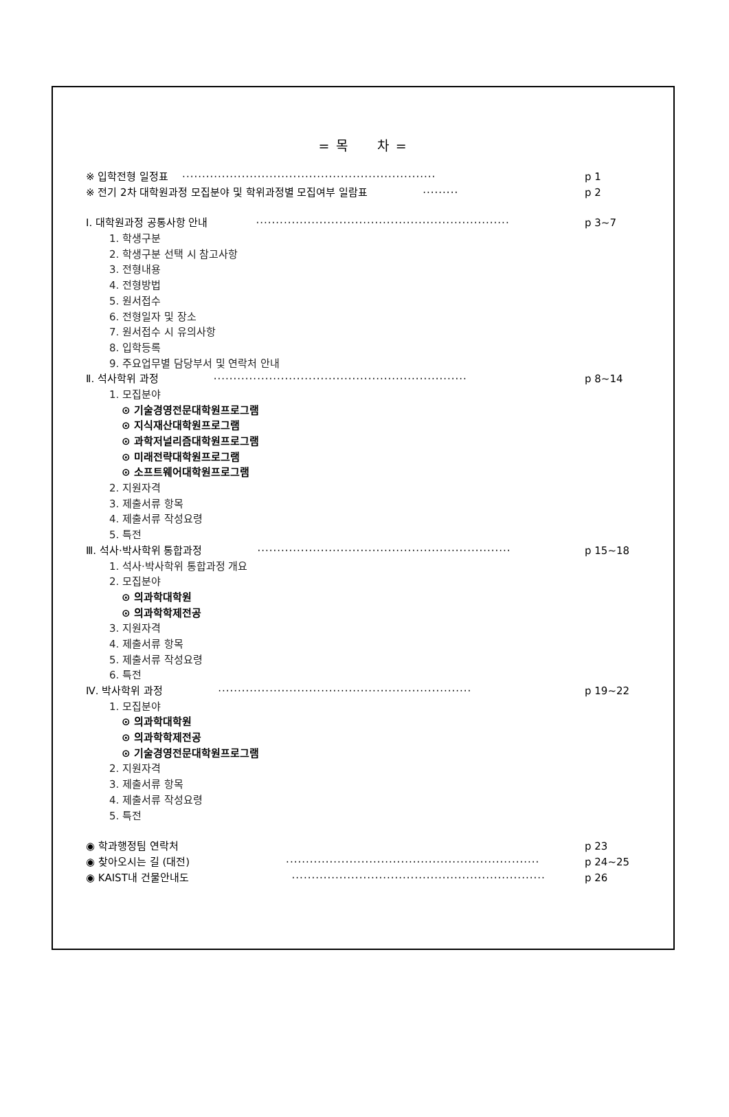= 목 차 =
※ 입학전형 일정표 ································································ p 1
※ 전기 2차 대학원과정 모집분야 및 학위과정별 모집여부 일람표 ········· p 2
Ⅰ. 대학원과정 공통사항 안내 ································································ p 3~7
1. 학생구분
2. 학생구분 선택 시 참고사항
3. 전형내용
4. 전형방법
5. 원서접수
6. 전형일자 및 장소
7. 원서접수 시 유의사항
8. 입학등록
9. 주요업무별 담당부서 및 연락처 안내
Ⅱ. 석사학위 과정 ································································ p 8~14
1. 모집분야
⊙ 기술경영전문대학원프로그램
⊙ 지식재산대학원프로그램
⊙ 과학저널리즘대학원프로그램
⊙ 미래전략대학원프로그램
⊙ 소프트웨어대학원프로그램
2. 지원자격
3. 제출서류 항목
4. 제출서류 작성요령
5. 특전
Ⅲ. 석사·박사학위 통합과정 ································································ p 15~18
1. 석사·박사학위 통합과정 개요
2. 모집분야
⊙ 의과학대학원
⊙ 의과학학제전공
3. 지원자격
4. 제출서류 항목
5. 제출서류 작성요령
6. 특전
Ⅳ. 박사학위 과정 ································································ p 19~22
1. 모집분야
⊙ 의과학대학원
⊙ 의과학학제전공
⊙ 기술경영전문대학원프로그램
2. 지원자격
3. 제출서류 항목
4. 제출서류 작성요령
5. 특전
◉ 학과행정팀 연락처 p 23
◉ 찾아오시는 길 (대전) ································································ p 24~25
◉ KAIST내 건물안내도 ································································ p 26